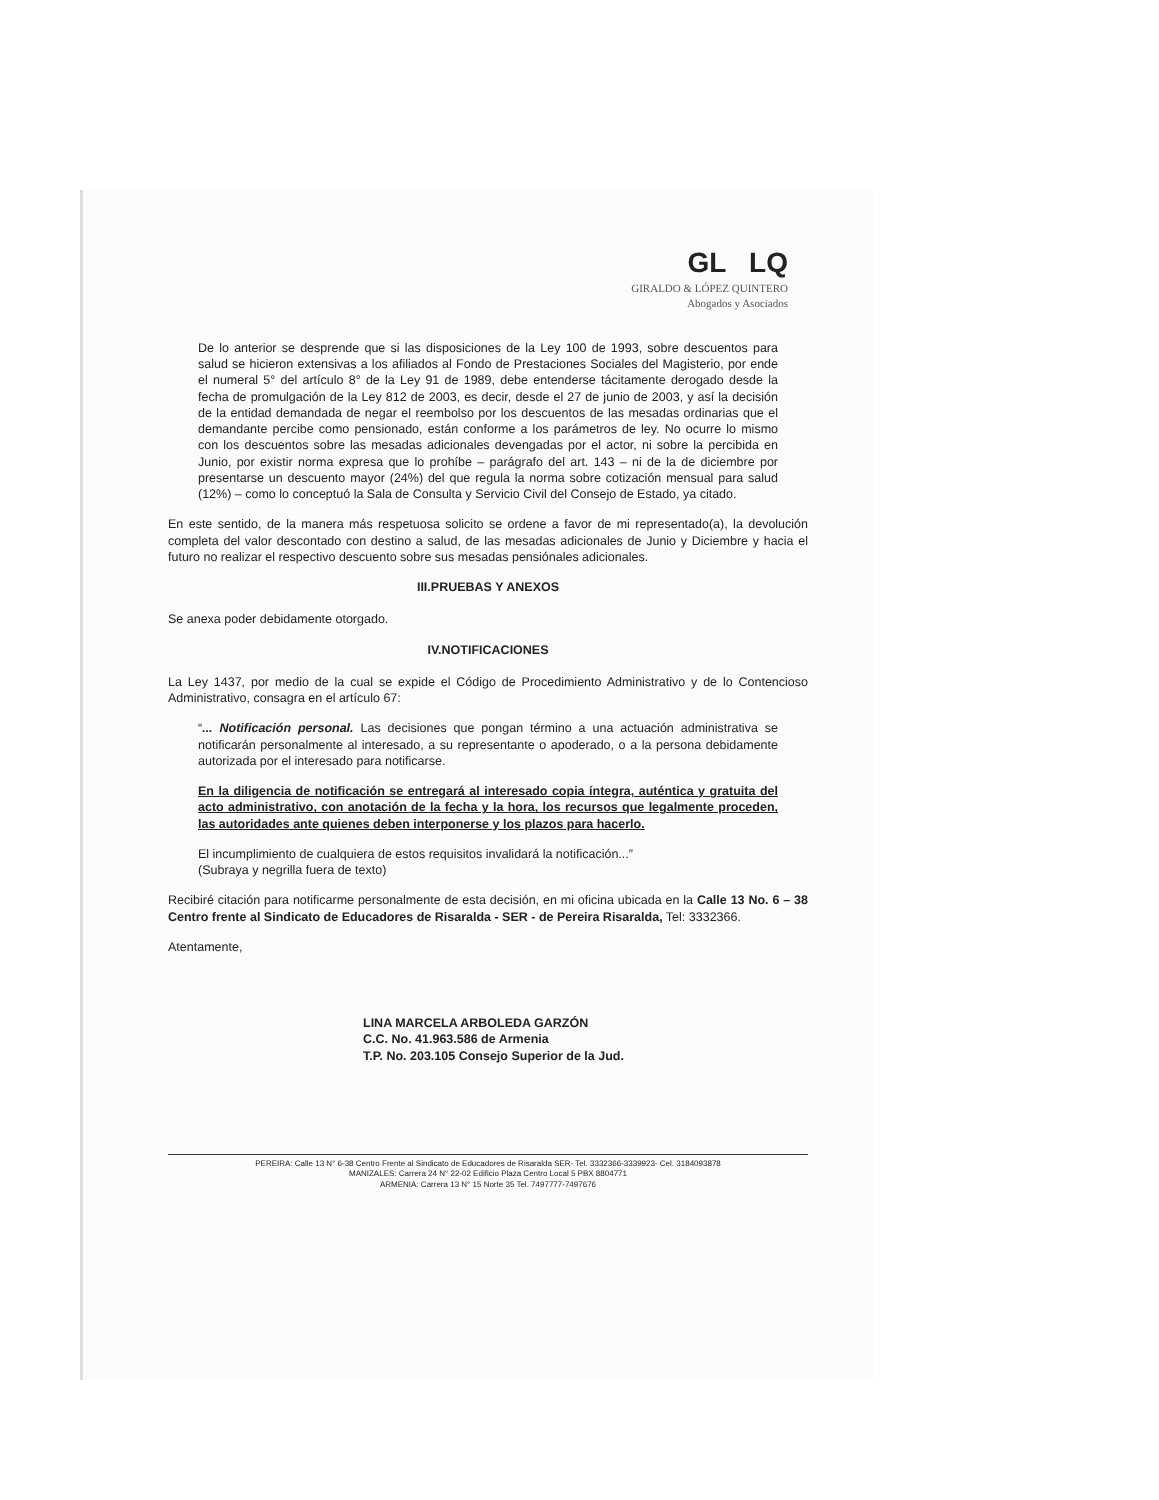GL LQ
GIRALDO & LÓPEZ QUINTERO
Abogados y Asociados
De lo anterior se desprende que si las disposiciones de la Ley 100 de 1993, sobre descuentos para salud se hicieron extensivas a los afiliados al Fondo de Prestaciones Sociales del Magisterio, por ende el numeral 5° del artículo 8° de la Ley 91 de 1989, debe entenderse tácitamente derogado desde la fecha de promulgación de la Ley 812 de 2003, es decir, desde el 27 de junio de 2003, y así la decisión de la entidad demandada de negar el reembolso por los descuentos de las mesadas ordinarias que el demandante percibe como pensionado, están conforme a los parámetros de ley. No ocurre lo mismo con los descuentos sobre las mesadas adicionales devengadas por el actor, ni sobre la percibida en Junio, por existir norma expresa que lo prohíbe – parágrafo del art. 143 – ni de la de diciembre por presentarse un descuento mayor (24%) del que regula la norma sobre cotización mensual para salud (12%) – como lo conceptuó la Sala de Consulta y Servicio Civil del Consejo de Estado, ya citado.
En este sentido, de la manera más respetuosa solicito se ordene a favor de mi representado(a), la devolución completa del valor descontado con destino a salud, de las mesadas adicionales de Junio y Diciembre y hacia el futuro no realizar el respectivo descuento sobre sus mesadas pensiónales adicionales.
III.PRUEBAS Y ANEXOS
Se anexa poder debidamente otorgado.
IV.NOTIFICACIONES
La Ley 1437, por medio de la cual se expide el Código de Procedimiento Administrativo y de lo Contencioso Administrativo, consagra en el artículo 67:
“... Notificación personal. Las decisiones que pongan término a una actuación administrativa se notificarán personalmente al interesado, a su representante o apoderado, o a la persona debidamente autorizada por el interesado para notificarse.
En la diligencia de notificación se entregará al interesado copia íntegra, auténtica y gratuita del acto administrativo, con anotación de la fecha y la hora, los recursos que legalmente proceden, las autoridades ante quienes deben interponerse y los plazos para hacerlo.
El incumplimiento de cualquiera de estos requisitos invalidará la notificación...”
(Subraya y negrilla fuera de texto)
Recibiré citación para notificarme personalmente de esta decisión, en mi oficina ubicada en la Calle 13 No. 6 – 38 Centro frente al Sindicato de Educadores de Risaralda - SER - de Pereira Risaralda, Tel: 3332366.
Atentamente,
LINA MARCELA ARBOLEDA GARZÓN
C.C. No. 41.963.586 de Armenia
T.P. No. 203.105 Consejo Superior de la Jud.
PEREIRA: Calle 13 N° 6-38 Centro Frente al Sindicato de Educadores de Risaralda SER- Tel. 3332366-3339923- Cel. 3184093878
MANIZALES: Carrera 24 N° 22-02 Edificio Plaza Centro Local 5 PBX 8804771
ARMENIA: Carrera 13 N° 15 Norte 35 Tel. 7497777-7497676